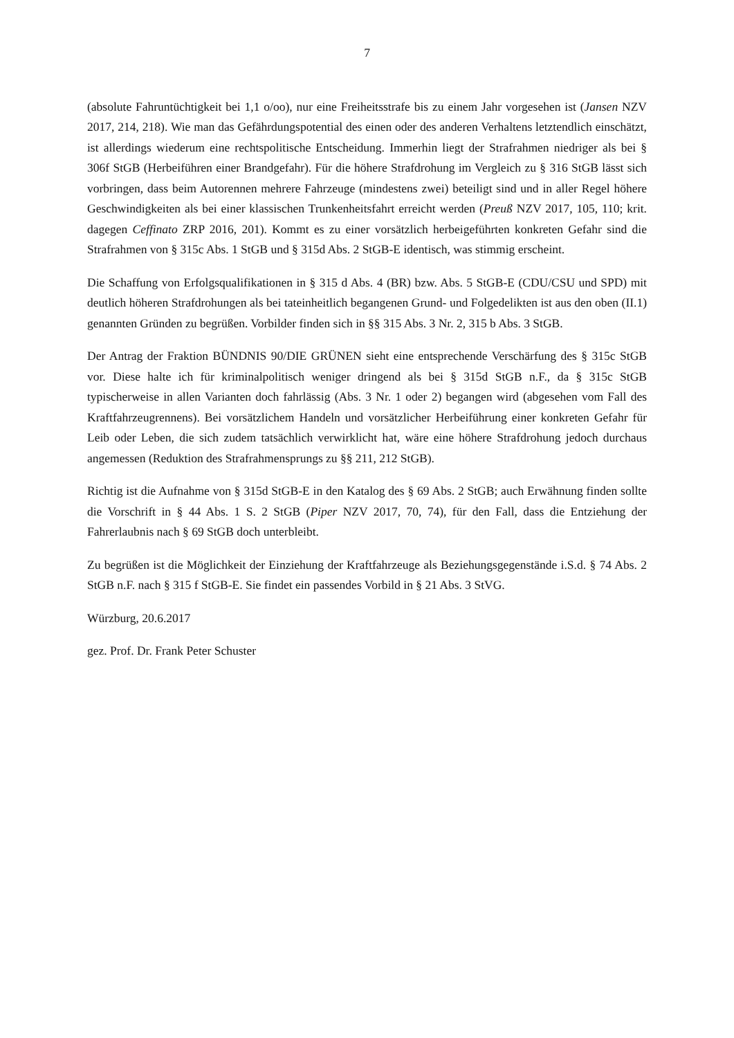7
(absolute Fahruntüchtigkeit bei 1,1 o/oo), nur eine Freiheitsstrafe bis zu einem Jahr vorgesehen ist (Jansen NZV 2017, 214, 218). Wie man das Gefährdungspotential des einen oder des anderen Verhaltens letztendlich einschätzt, ist allerdings wiederum eine rechtspolitische Entscheidung. Immerhin liegt der Strafrahmen niedriger als bei § 306f StGB (Herbeiführen einer Brandgefahr). Für die höhere Strafdrohung im Vergleich zu § 316 StGB lässt sich vorbringen, dass beim Autorennen mehrere Fahrzeuge (mindestens zwei) beteiligt sind und in aller Regel höhere Geschwindigkeiten als bei einer klassischen Trunkenheitsfahrt erreicht werden (Preuß NZV 2017, 105, 110; krit. dagegen Ceffinato ZRP 2016, 201). Kommt es zu einer vorsätzlich herbeigeführten konkreten Gefahr sind die Strafrahmen von § 315c Abs. 1 StGB und § 315d Abs. 2 StGB-E identisch, was stimmig erscheint.
Die Schaffung von Erfolgsqualifikationen in § 315 d Abs. 4 (BR) bzw. Abs. 5 StGB-E (CDU/CSU und SPD) mit deutlich höheren Strafdrohungen als bei tateinheitlich begangenen Grund- und Folgedelikten ist aus den oben (II.1) genannten Gründen zu begrüßen. Vorbilder finden sich in §§ 315 Abs. 3 Nr. 2, 315 b Abs. 3 StGB.
Der Antrag der Fraktion BÜNDNIS 90/DIE GRÜNEN sieht eine entsprechende Verschärfung des § 315c StGB vor. Diese halte ich für kriminalpolitisch weniger dringend als bei § 315d StGB n.F., da § 315c StGB typischerweise in allen Varianten doch fahrlässig (Abs. 3 Nr. 1 oder 2) begangen wird (abgesehen vom Fall des Kraftfahrzeugrennens). Bei vorsätzlichem Handeln und vorsätzlicher Herbeiführung einer konkreten Gefahr für Leib oder Leben, die sich zudem tatsächlich verwirklicht hat, wäre eine höhere Strafdrohung jedoch durchaus angemessen (Reduktion des Strafrahmensprungs zu §§ 211, 212 StGB).
Richtig ist die Aufnahme von § 315d StGB-E in den Katalog des § 69 Abs. 2 StGB; auch Erwähnung finden sollte die Vorschrift in § 44 Abs. 1 S. 2 StGB (Piper NZV 2017, 70, 74), für den Fall, dass die Entziehung der Fahrerlaubnis nach § 69 StGB doch unterbleibt.
Zu begrüßen ist die Möglichkeit der Einziehung der Kraftfahrzeuge als Beziehungsgegenstände i.S.d. § 74 Abs. 2 StGB n.F. nach § 315 f StGB-E. Sie findet ein passendes Vorbild in § 21 Abs. 3 StVG.
Würzburg, 20.6.2017
gez. Prof. Dr. Frank Peter Schuster